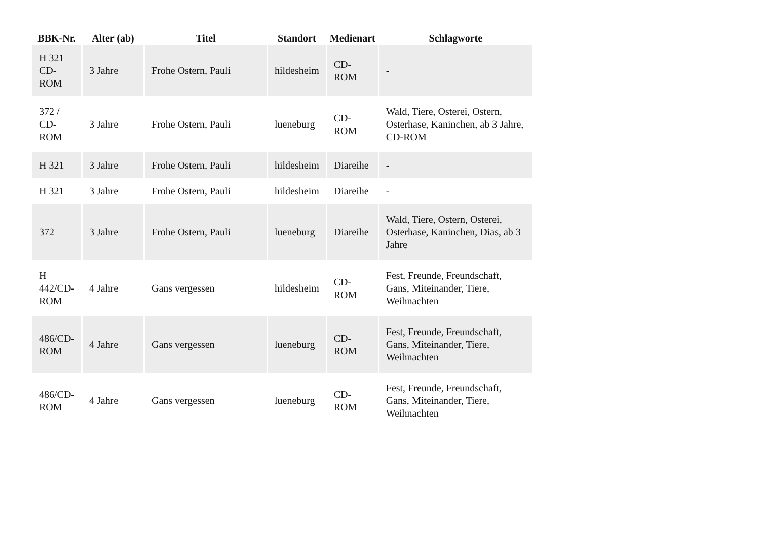| BBK-Nr. | Alter (ab) | Titel | Standort | Medienart | Schlagworte |
| --- | --- | --- | --- | --- | --- |
| H 321 CD- ROM | 3 Jahre | Frohe Ostern, Pauli | hildesheim | CD-ROM | - |
| 372 / CD- ROM | 3 Jahre | Frohe Ostern, Pauli | lueneburg | CD-ROM | Wald, Tiere, Osterei, Ostern, Osterhase, Kaninchen, ab 3 Jahre, CD-ROM |
| H 321 | 3 Jahre | Frohe Ostern, Pauli | hildesheim | Diareihe | - |
| H 321 | 3 Jahre | Frohe Ostern, Pauli | hildesheim | Diareihe | - |
| 372 | 3 Jahre | Frohe Ostern, Pauli | lueneburg | Diareihe | Wald, Tiere, Ostern, Osterei, Osterhase, Kaninchen, Dias, ab 3 Jahre |
| H 442/CD- ROM | 4 Jahre | Gans vergessen | hildesheim | CD-ROM | Fest, Freunde, Freundschaft, Gans, Miteinander, Tiere, Weihnachten |
| 486/CD- ROM | 4 Jahre | Gans vergessen | lueneburg | CD-ROM | Fest, Freunde, Freundschaft, Gans, Miteinander, Tiere, Weihnachten |
| 486/CD- ROM | 4 Jahre | Gans vergessen | lueneburg | CD-ROM | Fest, Freunde, Freundschaft, Gans, Miteinander, Tiere, Weihnachten |